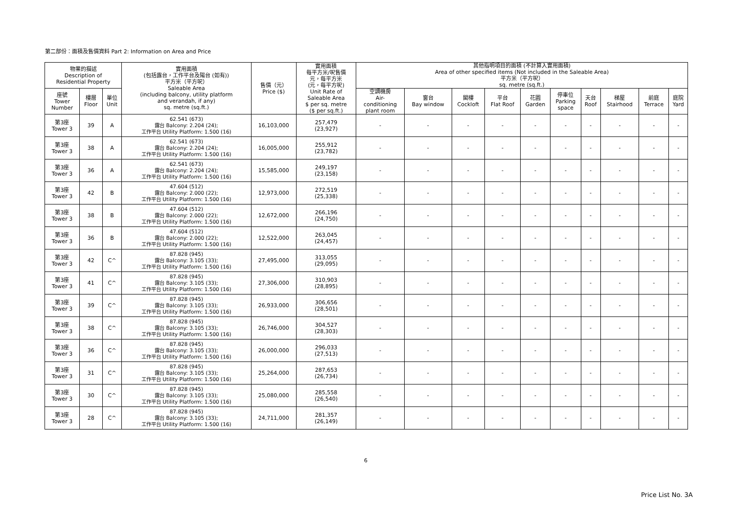第二部份：面積及售價資料 Part 2: Information on Area and Price
| 物業的描述 Description of Residential Property | | | 實用面積 (包括露台，工作平台及陽台 (如有)) 平方米（平方呎） Saleable Area (including balcony, utility platform and verandah, if any) sq. metre (sq.ft.) | 售價（元） Price ($) | 實用面積 每平方米/呎售價 元，每平方米 (元，每平方呎) Unit Rate of Saleable Area $ per sq. metre ($ per sq.ft.) | 其他指明項目的面積 (不計算入實用面積) Area of other specified items (Not included in the Saleable Area) 平方米（平方呎） sq. metre (sq.ft.) | | | | | | | | | |
| --- | --- | --- | --- | --- | --- | --- | --- | --- | --- | --- | --- | --- | --- | --- | --- |
| 座號 Tower Number | 樓層 Floor | 單位 Unit | | | | 空調機房 Air- conditioning plant room | 窗台 Bay window | 閣樓 Cockloft | 平台 Flat Roof | 花園 Garden | 停車位 Parking space | 天台 Roof | 梯屋 Stairhood | 前庭 Terrace | 庭院 Yard |
| 第3座 Tower 3 | 39 | A | 62.541 (673) 露台 Balcony: 2.204 (24); 工作平台 Utility Platform: 1.500 (16) | 16,103,000 | 257,479 (23,927) | - | - | - | - | - | - | - | - | - | - |
| 第3座 Tower 3 | 38 | A | 62.541 (673) 露台 Balcony: 2.204 (24); 工作平台 Utility Platform: 1.500 (16) | 16,005,000 | 255,912 (23,782) | - | - | - | - | - | - | - | - | - | - |
| 第3座 Tower 3 | 36 | A | 62.541 (673) 露台 Balcony: 2.204 (24); 工作平台 Utility Platform: 1.500 (16) | 15,585,000 | 249,197 (23,158) | - | - | - | - | - | - | - | - | - | - |
| 第3座 Tower 3 | 42 | B | 47.604 (512) 露台 Balcony: 2.000 (22); 工作平台 Utility Platform: 1.500 (16) | 12,973,000 | 272,519 (25,338) | - | - | - | - | - | - | - | - | - | - |
| 第3座 Tower 3 | 38 | B | 47.604 (512) 露台 Balcony: 2.000 (22); 工作平台 Utility Platform: 1.500 (16) | 12,672,000 | 266,196 (24,750) | - | - | - | - | - | - | - | - | - | - |
| 第3座 Tower 3 | 36 | B | 47.604 (512) 露台 Balcony: 2.000 (22); 工作平台 Utility Platform: 1.500 (16) | 12,522,000 | 263,045 (24,457) | - | - | - | - | - | - | - | - | - | - |
| 第3座 Tower 3 | 42 | C^ | 87.828 (945) 露台 Balcony: 3.105 (33); 工作平台 Utility Platform: 1.500 (16) | 27,495,000 | 313,055 (29,095) | - | - | - | - | - | - | - | - | - | - |
| 第3座 Tower 3 | 41 | C^ | 87.828 (945) 露台 Balcony: 3.105 (33); 工作平台 Utility Platform: 1.500 (16) | 27,306,000 | 310,903 (28,895) | - | - | - | - | - | - | - | - | - | - |
| 第3座 Tower 3 | 39 | C^ | 87.828 (945) 露台 Balcony: 3.105 (33); 工作平台 Utility Platform: 1.500 (16) | 26,933,000 | 306,656 (28,501) | - | - | - | - | - | - | - | - | - | - |
| 第3座 Tower 3 | 38 | C^ | 87.828 (945) 露台 Balcony: 3.105 (33); 工作平台 Utility Platform: 1.500 (16) | 26,746,000 | 304,527 (28,303) | - | - | - | - | - | - | - | - | - | - |
| 第3座 Tower 3 | 36 | C^ | 87.828 (945) 露台 Balcony: 3.105 (33); 工作平台 Utility Platform: 1.500 (16) | 26,000,000 | 296,033 (27,513) | - | - | - | - | - | - | - | - | - | - |
| 第3座 Tower 3 | 31 | C^ | 87.828 (945) 露台 Balcony: 3.105 (33); 工作平台 Utility Platform: 1.500 (16) | 25,264,000 | 287,653 (26,734) | - | - | - | - | - | - | - | - | - | - |
| 第3座 Tower 3 | 30 | C^ | 87.828 (945) 露台 Balcony: 3.105 (33); 工作平台 Utility Platform: 1.500 (16) | 25,080,000 | 285,558 (26,540) | - | - | - | - | - | - | - | - | - | - |
| 第3座 Tower 3 | 28 | C^ | 87.828 (945) 露台 Balcony: 3.105 (33); 工作平台 Utility Platform: 1.500 (16) | 24,711,000 | 281,357 (26,149) | - | - | - | - | - | - | - | - | - | - |
6
Price List No. 3A